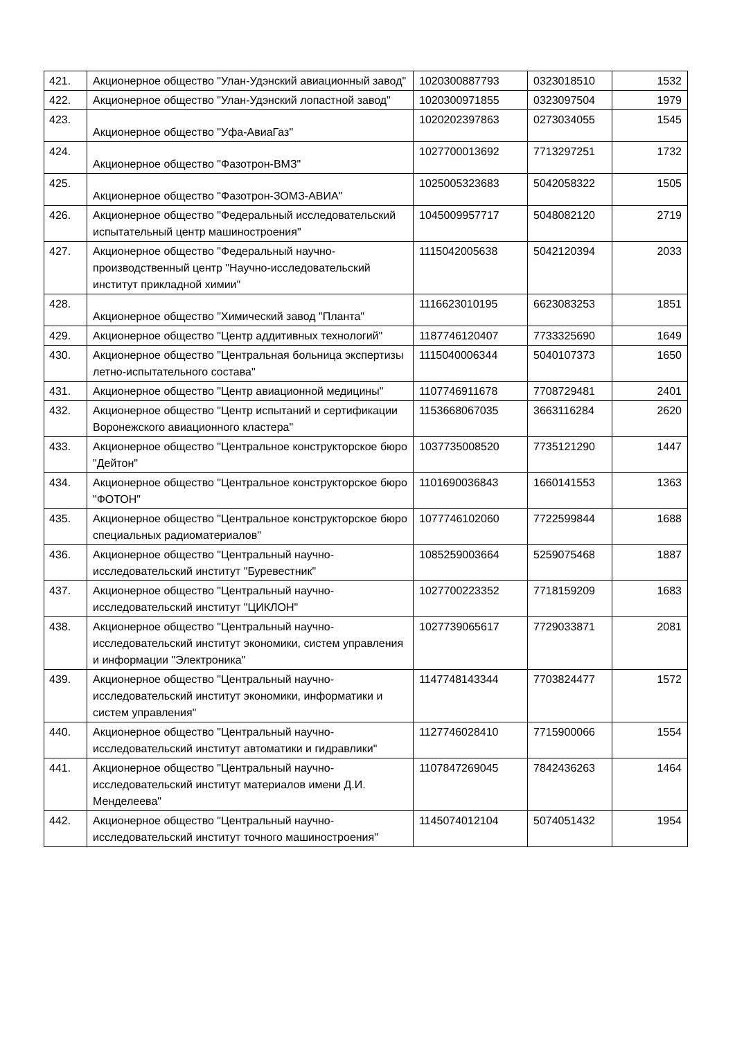| 421. | Акционерное общество "Улан-Удэнский авиационный завод" | 1020300887793 | 0323018510 | 1532 |
| 422. | Акционерное общество "Улан-Удэнский лопастной завод" | 1020300971855 | 0323097504 | 1979 |
| 423. | Акционерное общество "Уфа-АвиаГаз" | 1020202397863 | 0273034055 | 1545 |
| 424. | Акционерное общество "Фазотрон-ВМЗ" | 1027700013692 | 7713297251 | 1732 |
| 425. | Акционерное общество "Фазотрон-ЗОМЗ-АВИА" | 1025005323683 | 5042058322 | 1505 |
| 426. | Акционерное общество "Федеральный исследовательский испытательный центр машиностроения" | 1045009957717 | 5048082120 | 2719 |
| 427. | Акционерное общество "Федеральный научно-производственный центр "Научно-исследовательский институт прикладной химии" | 1115042005638 | 5042120394 | 2033 |
| 428. | Акционерное общество "Химический завод "Планта" | 1116623010195 | 6623083253 | 1851 |
| 429. | Акционерное общество "Центр аддитивных технологий" | 1187746120407 | 7733325690 | 1649 |
| 430. | Акционерное общество "Центральная больница экспертизы летно-испытательного состава" | 1115040006344 | 5040107373 | 1650 |
| 431. | Акционерное общество "Центр авиационной медицины" | 1107746911678 | 7708729481 | 2401 |
| 432. | Акционерное общество "Центр испытаний и сертификации Воронежского авиационного кластера" | 1153668067035 | 3663116284 | 2620 |
| 433. | Акционерное общество "Центральное конструкторское бюро "Дейтон" | 1037735008520 | 7735121290 | 1447 |
| 434. | Акционерное общество "Центральное конструкторское бюро "ФОТОН" | 1101690036843 | 1660141553 | 1363 |
| 435. | Акционерное общество "Центральное конструкторское бюро специальных радиоматериалов" | 1077746102060 | 7722599844 | 1688 |
| 436. | Акционерное общество "Центральный научно-исследовательский институт "Буревестник" | 1085259003664 | 5259075468 | 1887 |
| 437. | Акционерное общество "Центральный научно-исследовательский институт "ЦИКЛОН" | 1027700223352 | 7718159209 | 1683 |
| 438. | Акционерное общество "Центральный научно-исследовательский институт экономики, систем управления и информации "Электроника" | 1027739065617 | 7729033871 | 2081 |
| 439. | Акционерное общество "Центральный научно-исследовательский институт экономики, информатики и систем управления" | 1147748143344 | 7703824477 | 1572 |
| 440. | Акционерное общество "Центральный научно-исследовательский институт автоматики и гидравлики" | 1127746028410 | 7715900066 | 1554 |
| 441. | Акционерное общество "Центральный научно-исследовательский институт материалов имени Д.И. Менделеева" | 1107847269045 | 7842436263 | 1464 |
| 442. | Акционерное общество "Центральный научно-исследовательский институт точного машиностроения" | 1145074012104 | 5074051432 | 1954 |